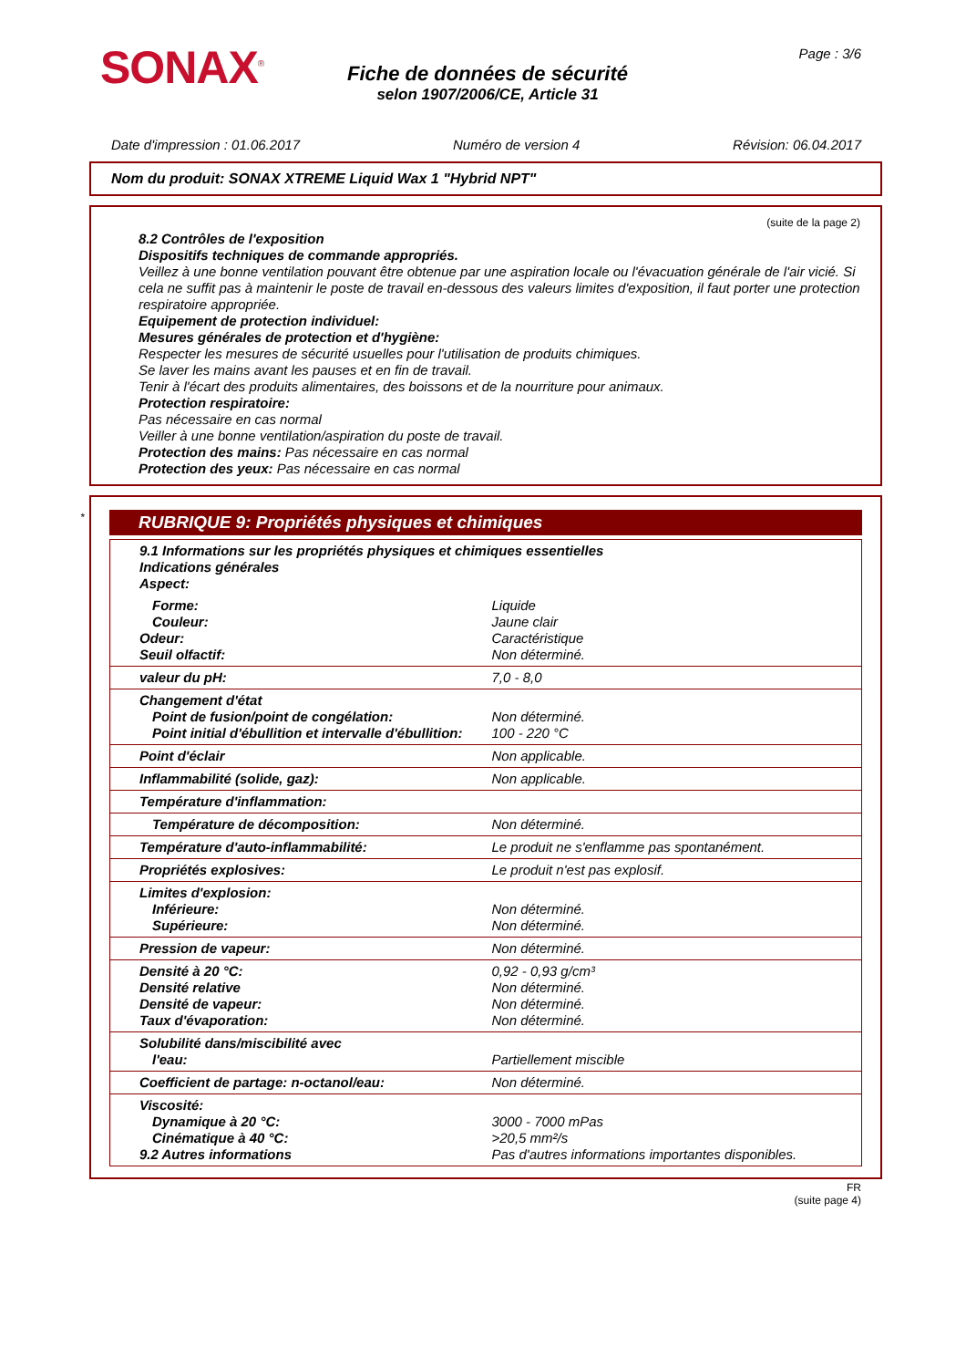SONAX<sup>®</sup>
Fiche de données de sécurité
selon 1907/2006/CE, Article 31
Page : 3/6
Date d'impression : 01.06.2017 Numéro de version 4 Révision: 06.04.2017
Nom du produit: SONAX XTREME Liquid Wax 1 "Hybrid NPT"
(suite de la page 2)
8.2 Contrôles de l'exposition
Dispositifs techniques de commande appropriés.
Veillez à une bonne ventilation pouvant être obtenue par une aspiration locale ou l'évacuation générale de l'air vicié. Si cela ne suffit pas à maintenir le poste de travail en-dessous des valeurs limites d'exposition, il faut porter une protection respiratoire appropriée.
Equipement de protection individuel:
Mesures générales de protection et d'hygiène:
Respecter les mesures de sécurité usuelles pour l'utilisation de produits chimiques.
Se laver les mains avant les pauses et en fin de travail.
Tenir à l'écart des produits alimentaires, des boissons et de la nourriture pour animaux.
Protection respiratoire:
Pas nécessaire en cas normal
Veiller à une bonne ventilation/aspiration du poste de travail.
Protection des mains: Pas nécessaire en cas normal
Protection des yeux: Pas nécessaire en cas normal
*
RUBRIQUE 9: Propriétés physiques et chimiques
| 9.1 Informations sur les propriétés physiques et chimiques essentielles Indications générales Aspect: | |
| Forme: Couleur: Odeur: Seuil olfactif: | Liquide Jaune clair Caractéristique Non déterminé. |
| valeur du pH: | 7,0 - 8,0 |
| Changement d'état Point de fusion/point de congélation: Point initial d'ébullition et intervalle d'ébullition: | Non déterminé. 100 - 220 °C |
| Point d'éclair | Non applicable. |
| Inflammabilité (solide, gaz): | Non applicable. |
| Température d'inflammation: | |
| Température de décomposition: | Non déterminé. |
| Température d'auto-inflammabilité: | Le produit ne s'enflamme pas spontanément. |
| Propriétés explosives: | Le produit n'est pas explosif. |
| Limites d'explosion: Inférieure: Supérieure: | Non déterminé. Non déterminé. |
| Pression de vapeur: | Non déterminé. |
| Densité à 20 °C: Densité relative Densité de vapeur: Taux d'évaporation: | 0,92 - 0,93 g/cm³ Non déterminé. Non déterminé. Non déterminé. |
| Solubilité dans/miscibilité avec l'eau: | Partiellement miscible |
| Coefficient de partage: n-octanol/eau: | Non déterminé. |
| Viscosité: Dynamique à 20 °C: Cinématique à 40 °C: 9.2 Autres informations | 3000 - 7000 mPas >20,5 mm²/s Pas d'autres informations importantes disponibles. |
FR
(suite page 4)